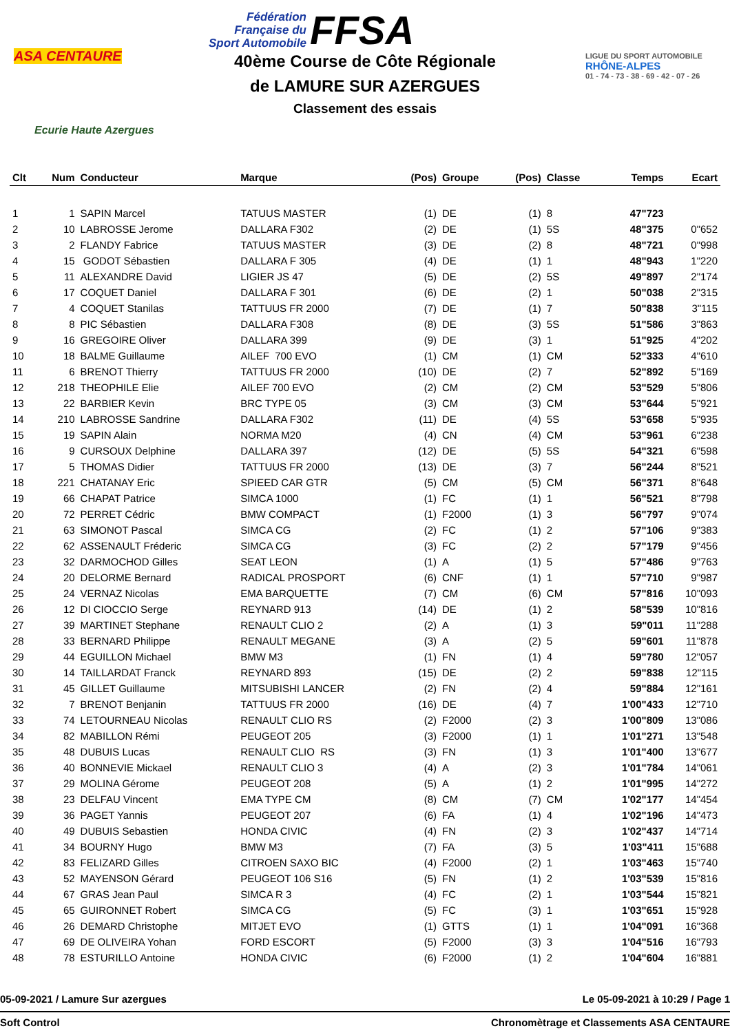ASA CENTAURE
Ecurie Haute Azergues
Fédération
Française du
Sport Automobile
FFSA
40ème Course de Côte Régionale
de LAMURE SUR AZERGUES
Classement des essais
LIGUE DU SPORT AUTOMOBILE
RHÔNE-ALPES
01 - 74 - 73 - 38 - 69 - 42 - 07 - 26
| Clt | Num | Conducteur | Marque | (Pos) | Groupe | (Pos) | Classe | Temps | Ecart |
| --- | --- | --- | --- | --- | --- | --- | --- | --- | --- |
| 1 | 1 | SAPIN Marcel | TATUUS MASTER | (1) | DE | (1) | 8 | 47"723 | |
| 2 | 10 | LABROSSE Jerome | DALLARA F302 | (2) | DE | (1) | 5S | 48"375 | 0"652 |
| 3 | 2 | FLANDY Fabrice | TATUUS MASTER | (3) | DE | (2) | 8 | 48"721 | 0"998 |
| 4 | 15 | GODOT Sébastien | DALLARA F 305 | (4) | DE | (1) | 1 | 48"943 | 1"220 |
| 5 | 11 | ALEXANDRE David | LIGIER JS 47 | (5) | DE | (2) | 5S | 49"897 | 2"174 |
| 6 | 17 | COQUET Daniel | DALLARA F 301 | (6) | DE | (2) | 1 | 50"038 | 2"315 |
| 7 | 4 | COQUET Stanilas | TATTUUS FR 2000 | (7) | DE | (1) | 7 | 50"838 | 3"115 |
| 8 | 8 | PIC Sébastien | DALLARA F308 | (8) | DE | (3) | 5S | 51"586 | 3"863 |
| 9 | 16 | GREGOIRE Oliver | DALLARA 399 | (9) | DE | (3) | 1 | 51"925 | 4"202 |
| 10 | 18 | BALME Guillaume | AILEF 700 EVO | (1) | CM | (1) | CM | 52"333 | 4"610 |
| 11 | 6 | BRENOT Thierry | TATTUUS FR 2000 | (10) | DE | (2) | 7 | 52"892 | 5"169 |
| 12 | 218 | THEOPHILE Elie | AILEF 700 EVO | (2) | CM | (2) | CM | 53"529 | 5"806 |
| 13 | 22 | BARBIER Kevin | BRC TYPE 05 | (3) | CM | (3) | CM | 53"644 | 5"921 |
| 14 | 210 | LABROSSE Sandrine | DALLARA F302 | (11) | DE | (4) | 5S | 53"658 | 5"935 |
| 15 | 19 | SAPIN Alain | NORMA M20 | (4) | CN | (4) | CM | 53"961 | 6"238 |
| 16 | 9 | CURSOUX Delphine | DALLARA 397 | (12) | DE | (5) | 5S | 54"321 | 6"598 |
| 17 | 5 | THOMAS Didier | TATTUUS FR 2000 | (13) | DE | (3) | 7 | 56"244 | 8"521 |
| 18 | 221 | CHATANAY Eric | SPIEED CAR GTR | (5) | CM | (5) | CM | 56"371 | 8"648 |
| 19 | 66 | CHAPAT Patrice | SIMCA 1000 | (1) | FC | (1) | 1 | 56"521 | 8"798 |
| 20 | 72 | PERRET Cédric | BMW COMPACT | (1) | F2000 | (1) | 3 | 56"797 | 9"074 |
| 21 | 63 | SIMONOT Pascal | SIMCA CG | (2) | FC | (1) | 2 | 57"106 | 9"383 |
| 22 | 62 | ASSENAULT Fréderic | SIMCA CG | (3) | FC | (2) | 2 | 57"179 | 9"456 |
| 23 | 32 | DARMOCHOD Gilles | SEAT LEON | (1) | A | (1) | 5 | 57"486 | 9"763 |
| 24 | 20 | DELORME Bernard | RADICAL PROSPORT | (6) | CNF | (1) | 1 | 57"710 | 9"987 |
| 25 | 24 | VERNAZ Nicolas | EMA BARQUETTE | (7) | CM | (6) | CM | 57"816 | 10"093 |
| 26 | 12 | DI CIOCCIO Serge | REYNARD 913 | (14) | DE | (1) | 2 | 58"539 | 10"816 |
| 27 | 39 | MARTINET Stephane | RENAULT CLIO 2 | (2) | A | (1) | 3 | 59"011 | 11"288 |
| 28 | 33 | BERNARD Philippe | RENAULT MEGANE | (3) | A | (2) | 5 | 59"601 | 11"878 |
| 29 | 44 | EGUILLON Michael | BMW M3 | (1) | FN | (1) | 4 | 59"780 | 12"057 |
| 30 | 14 | TAILLARDAT Franck | REYNARD 893 | (15) | DE | (2) | 2 | 59"838 | 12"115 |
| 31 | 45 | GILLET Guillaume | MITSUBISHI LANCER | (2) | FN | (2) | 4 | 59"884 | 12"161 |
| 32 | 7 | BRENOT Benjanin | TATTUUS FR 2000 | (16) | DE | (4) | 7 | 1'00"433 | 12"710 |
| 33 | 74 | LETOURNEAU Nicolas | RENAULT CLIO RS | (2) | F2000 | (2) | 3 | 1'00"809 | 13"086 |
| 34 | 82 | MABILLON Rémi | PEUGEOT 205 | (3) | F2000 | (1) | 1 | 1'01"271 | 13"548 |
| 35 | 48 | DUBUIS Lucas | RENAULT CLIO RS | (3) | FN | (1) | 3 | 1'01"400 | 13"677 |
| 36 | 40 | BONNEVIE Mickael | RENAULT CLIO 3 | (4) | A | (2) | 3 | 1'01"784 | 14"061 |
| 37 | 29 | MOLINA Gérome | PEUGEOT 208 | (5) | A | (1) | 2 | 1'01"995 | 14"272 |
| 38 | 23 | DELFAU Vincent | EMA TYPE CM | (8) | CM | (7) | CM | 1'02"177 | 14"454 |
| 39 | 36 | PAGET Yannis | PEUGEOT 207 | (6) | FA | (1) | 4 | 1'02"196 | 14"473 |
| 40 | 49 | DUBUIS Sebastien | HONDA CIVIC | (4) | FN | (2) | 3 | 1'02"437 | 14"714 |
| 41 | 34 | BOURNY Hugo | BMW M3 | (7) | FA | (3) | 5 | 1'03"411 | 15"688 |
| 42 | 83 | FELIZARD Gilles | CITROEN SAXO BIC | (4) | F2000 | (2) | 1 | 1'03"463 | 15"740 |
| 43 | 52 | MAYENSON Gérard | PEUGEOT 106 S16 | (5) | FN | (1) | 2 | 1'03"539 | 15"816 |
| 44 | 67 | GRAS Jean Paul | SIMCA R 3 | (4) | FC | (2) | 1 | 1'03"544 | 15"821 |
| 45 | 65 | GUIRONNET Robert | SIMCA CG | (5) | FC | (3) | 1 | 1'03"651 | 15"928 |
| 46 | 26 | DEMARD Christophe | MITJET EVO | (1) | GTTS | (1) | 1 | 1'04"091 | 16"368 |
| 47 | 69 | DE OLIVEIRA Yohan | FORD ESCORT | (5) | F2000 | (3) | 3 | 1'04"516 | 16"793 |
| 48 | 78 | ESTURILLO Antoine | HONDA CIVIC | (6) | F2000 | (1) | 2 | 1'04"604 | 16"881 |
05-09-2021 / Lamure Sur azergues Le 05-09-2021 à 10:29 / Page 1
Soft Control Chronomètrage et Classements ASA CENTAURE